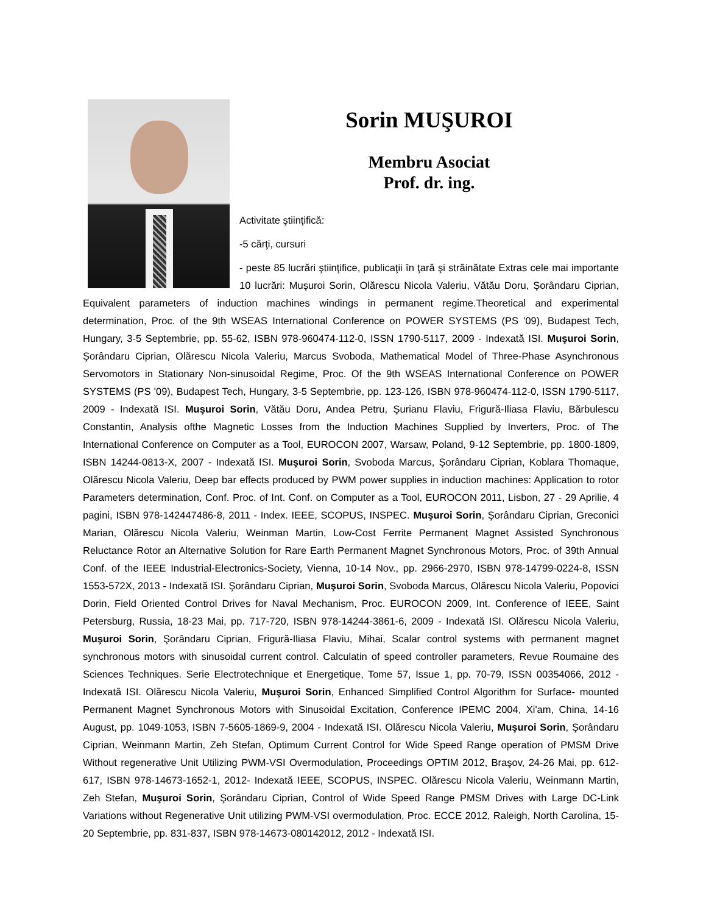Sorin MUŞUROI
Membru Asociat
Prof. dr. ing.
Activitate ştiinţifică:
-5 cărţi, cursuri
- peste 85 lucrări ştiinţifice, publicaţii în ţară şi străinătate Extras cele mai importante 10 lucrări: Muşuroi Sorin, Olărescu Nicola Valeriu, Vătău Doru, Şorândaru Ciprian, Equivalent parameters of induction machines windings in permanent regime.Theoretical and experimental determination, Proc. of the 9th WSEAS International Conference on POWER SYSTEMS (PS '09), Budapest Tech, Hungary, 3-5 Septembrie, pp. 55-62, ISBN 978-960474-112-0, ISSN 1790-5117, 2009 - Indexată ISI. Muşuroi Sorin, Şorândaru Ciprian, Olărescu Nicola Valeriu, Marcus Svoboda, Mathematical Model of Three-Phase Asynchronous Servomotors in Stationary Non-sinusoidal Regime, Proc. Of the 9th WSEAS International Conference on POWER SYSTEMS (PS '09), Budapest Tech, Hungary, 3-5 Septembrie, pp. 123-126, ISBN 978-960474-112-0, ISSN 1790-5117, 2009 - Indexată ISI. Muşuroi Sorin, Vătău Doru, Andea Petru, Şurianu Flaviu, Frigură-Iliasa Flaviu, Bărbulescu Constantin, Analysis ofthe Magnetic Losses from the Induction Machines Supplied by Inverters, Proc. of The International Conference on Computer as a Tool, EUROCON 2007, Warsaw, Poland, 9-12 Septembrie, pp. 1800-1809, ISBN 14244-0813-X, 2007 - Indexată ISI. Muşuroi Sorin, Svoboda Marcus, Şorândaru Ciprian, Koblara Thomaque, Olărescu Nicola Valeriu, Deep bar effects produced by PWM power supplies in induction machines: Application to rotor Parameters determination, Conf. Proc. of Int. Conf. on Computer as a Tool, EUROCON 2011, Lisbon, 27 - 29 Aprilie, 4 pagini, ISBN 978-142447486-8, 2011 - Index. IEEE, SCOPUS, INSPEC. Muşuroi Sorin, Şorândaru Ciprian, Greconici Marian, Olărescu Nicola Valeriu, Weinman Martin, Low-Cost Ferrite Permanent Magnet Assisted Synchronous Reluctance Rotor an Alternative Solution for Rare Earth Permanent Magnet Synchronous Motors, Proc. of 39th Annual Conf. of the IEEE Industrial-Electronics-Society, Vienna, 10-14 Nov., pp. 2966-2970, ISBN 978-14799-0224-8, ISSN 1553-572X, 2013 - Indexată ISI. Şorândaru Ciprian, Muşuroi Sorin, Svoboda Marcus, Olărescu Nicola Valeriu, Popovici Dorin, Field Oriented Control Drives for Naval Mechanism, Proc. EUROCON 2009, Int. Conference of IEEE, Saint Petersburg, Russia, 18-23 Mai, pp. 717-720, ISBN 978-14244-3861-6, 2009 - Indexată ISI. Olărescu Nicola Valeriu, Muşuroi Sorin, Şorândaru Ciprian, Frigură-Iliasa Flaviu, Mihai, Scalar control systems with permanent magnet synchronous motors with sinusoidal current control. Calculatin of speed controller parameters, Revue Roumaine des Sciences Techniques. Serie Electrotechnique et Energetique, Tome 57, Issue 1, pp. 70-79, ISSN 00354066, 2012 - Indexată ISI. Olărescu Nicola Valeriu, Muşuroi Sorin, Enhanced Simplified Control Algorithm for Surface- mounted Permanent Magnet Synchronous Motors with Sinusoidal Excitation, Conference IPEMC 2004, Xi'am, China, 14-16 August, pp. 1049-1053, ISBN 7-5605-1869-9, 2004 - Indexată ISI. Olărescu Nicola Valeriu, Muşuroi Sorin, Şorândaru Ciprian, Weinmann Martin, Zeh Stefan, Optimum Current Control for Wide Speed Range operation of PMSM Drive Without regenerative Unit Utilizing PWM-VSI Overmodulation, Proceedings OPTIM 2012, Braşov, 24-26 Mai, pp. 612- 617, ISBN 978-14673-1652-1, 2012- Indexată IEEE, SCOPUS, INSPEC. Olărescu Nicola Valeriu, Weinmann Martin, Zeh Stefan, Muşuroi Sorin, Şorândaru Ciprian, Control of Wide Speed Range PMSM Drives with Large DC-Link Variations without Regenerative Unit utilizing PWM-VSI overmodulation, Proc. ECCE 2012, Raleigh, North Carolina, 15-20 Septembrie, pp. 831-837, ISBN 978-14673-080142012, 2012 - Indexată ISI.